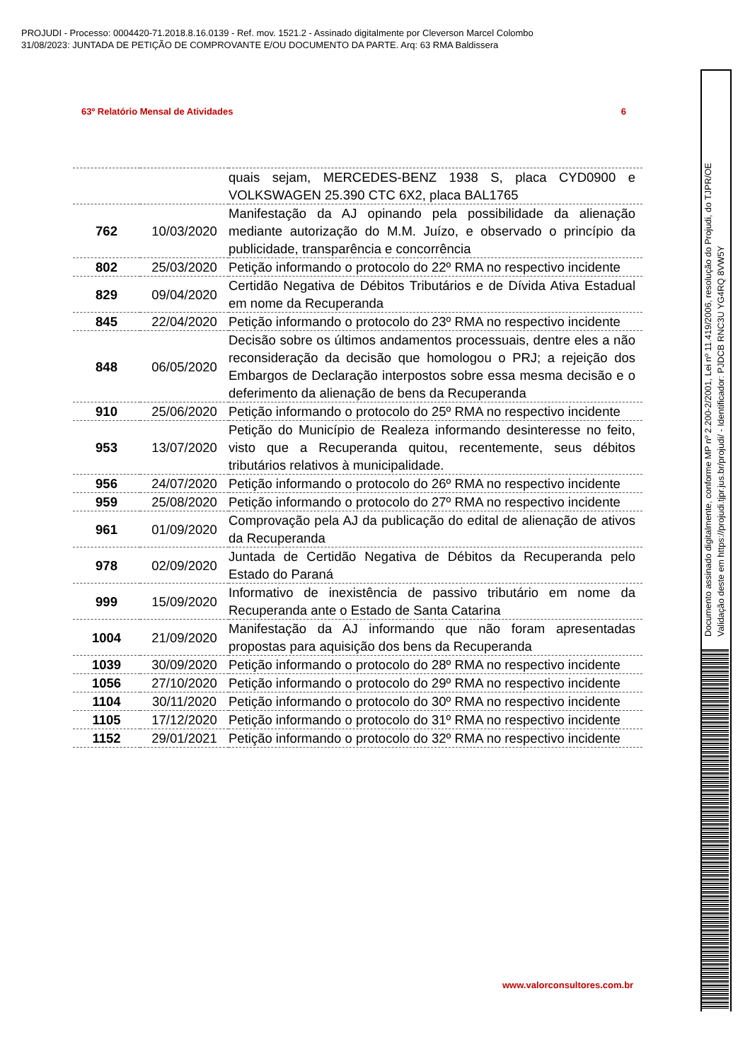PROJUDI - Processo: 0004420-71.2018.8.16.0139 - Ref. mov. 1521.2 - Assinado digitalmente por Cleverson Marcel Colombo
31/08/2023: JUNTADA DE PETIÇÃO DE COMPROVANTE E/OU DOCUMENTO DA PARTE. Arq: 63 RMA Baldissera
63º Relatório Mensal de Atividades 6
| | | quais sejam, MERCEDES-BENZ 1938 S, placa CYD0900 e VOLKSWAGEN 25.390 CTC 6X2, placa BAL1765 |
| 762 | 10/03/2020 | Manifestação da AJ opinando pela possibilidade da alienação mediante autorização do M.M. Juízo, e observado o princípio da publicidade, transparência e concorrência |
| 802 | 25/03/2020 | Petição informando o protocolo do 22º RMA no respectivo incidente |
| 829 | 09/04/2020 | Certidão Negativa de Débitos Tributários e de Dívida Ativa Estadual em nome da Recuperanda |
| 845 | 22/04/2020 | Petição informando o protocolo do 23º RMA no respectivo incidente |
| 848 | 06/05/2020 | Decisão sobre os últimos andamentos processuais, dentre eles a não reconsideração da decisão que homologou o PRJ; a rejeição dos Embargos de Declaração interpostos sobre essa mesma decisão e o deferimento da alienação de bens da Recuperanda |
| 910 | 25/06/2020 | Petição informando o protocolo do 25º RMA no respectivo incidente |
| 953 | 13/07/2020 | Petição do Município de Realeza informando desinteresse no feito, visto que a Recuperanda quitou, recentemente, seus débitos tributários relativos à municipalidade. |
| 956 | 24/07/2020 | Petição informando o protocolo do 26º RMA no respectivo incidente |
| 959 | 25/08/2020 | Petição informando o protocolo do 27º RMA no respectivo incidente |
| 961 | 01/09/2020 | Comprovação pela AJ da publicação do edital de alienação de ativos da Recuperanda |
| 978 | 02/09/2020 | Juntada de Certidão Negativa de Débitos da Recuperanda pelo Estado do Paraná |
| 999 | 15/09/2020 | Informativo de inexistência de passivo tributário em nome da Recuperanda ante o Estado de Santa Catarina |
| 1004 | 21/09/2020 | Manifestação da AJ informando que não foram apresentadas propostas para aquisição dos bens da Recuperanda |
| 1039 | 30/09/2020 | Petição informando o protocolo do 28º RMA no respectivo incidente |
| 1056 | 27/10/2020 | Petição informando o protocolo do 29º RMA no respectivo incidente |
| 1104 | 30/11/2020 | Petição informando o protocolo do 30º RMA no respectivo incidente |
| 1105 | 17/12/2020 | Petição informando o protocolo do 31º RMA no respectivo incidente |
| 1152 | 29/01/2021 | Petição informando o protocolo do 32º RMA no respectivo incidente |
www.valorconsultores.com.br
Documento assinado digitalmente, conforme MP nº 2.200-2/2001, Lei nº 11.419/2006, resolução do Projudi, do TJPR/OE
Validação deste em https://projudi.tjpr.jus.br/projudi/ - Identificador: PJDCB RNC3U YG4RQ 8VW5Y